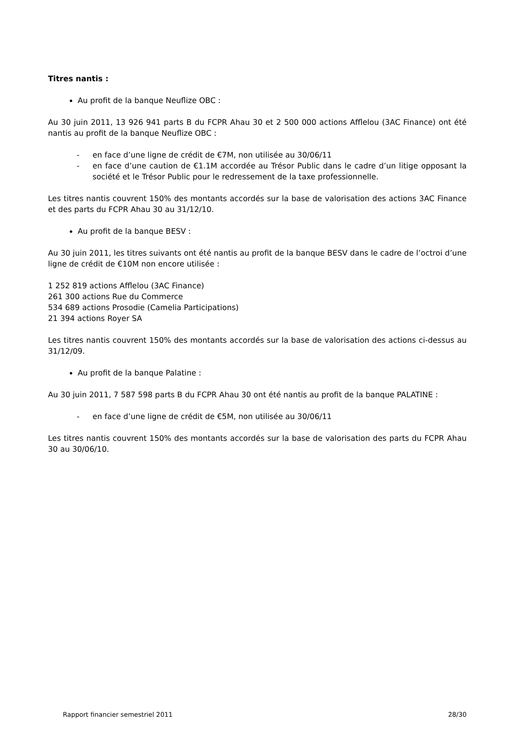Titres nantis :
Au profit de la banque Neuflize OBC :
Au 30 juin 2011, 13 926 941 parts B du FCPR Ahau 30 et 2 500 000 actions Afflelou (3AC Finance) ont été nantis au profit de la banque Neuflize OBC :
- en face d’une ligne de crédit de €7M, non utilisée au 30/06/11
- en face d’une caution de €1.1M accordée au Trésor Public dans le cadre d’un litige opposant la société et le Trésor Public pour le redressement de la taxe professionnelle.
Les titres nantis couvrent 150% des montants accordés sur la base de valorisation des actions 3AC Finance et des parts du FCPR Ahau 30 au 31/12/10.
Au profit de la banque BESV :
Au 30 juin 2011, les titres suivants ont été nantis au profit de la banque BESV dans le cadre de l’octroi d’une ligne de crédit de €10M non encore utilisée :
1 252 819 actions Afflelou (3AC Finance)
261 300 actions Rue du Commerce
534 689 actions Prosodie (Camelia Participations)
21 394 actions Royer SA
Les titres nantis couvrent 150% des montants accordés sur la base de valorisation des actions ci-dessus au 31/12/09.
Au profit de la banque Palatine :
Au 30 juin 2011, 7 587 598 parts B du FCPR Ahau 30 ont été nantis au profit de la banque PALATINE :
- en face d’une ligne de crédit de €5M, non utilisée au 30/06/11
Les titres nantis couvrent 150% des montants accordés sur la base de valorisation des parts du FCPR Ahau 30 au 30/06/10.
Rapport financier semestriel 2011 28/30